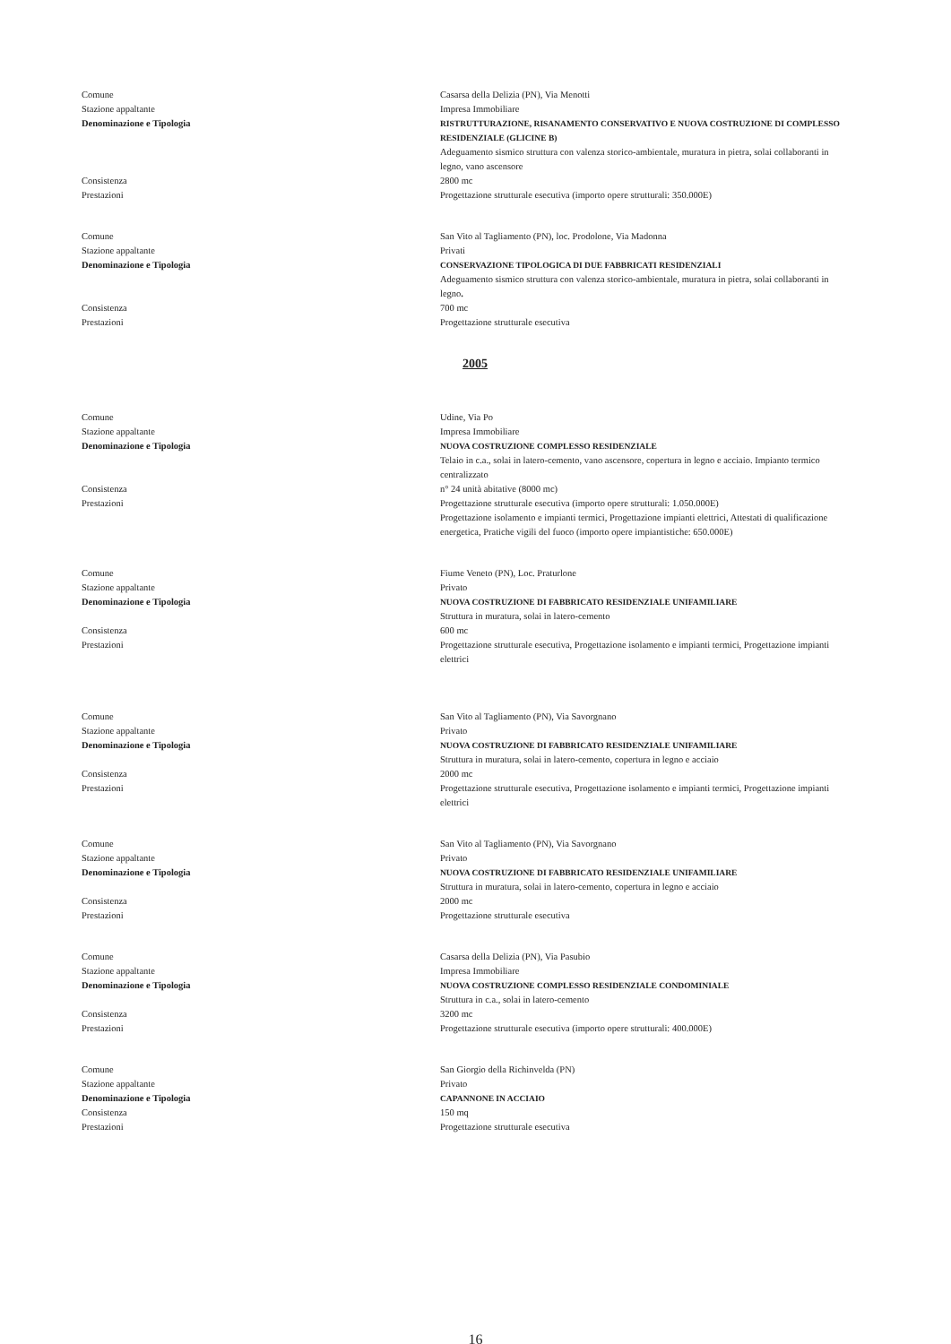Comune Casarsa della Delizia (PN), Via Menotti
Stazione appaltante Impresa Immobiliare
Denominazione e Tipologia RISTRUTTURAZIONE, RISANAMENTO CONSERVATIVO E NUOVA COSTRUZIONE DI COMPLESSO RESIDENZIALE (GLICINE B)
Adeguamento sismico struttura con valenza storico-ambientale, muratura in pietra, solai collaboranti in legno, vano ascensore
Consistenza 2800 mc
Prestazioni Progettazione strutturale esecutiva (importo opere strutturali: 350.000E)
Comune San Vito al Tagliamento (PN), loc. Prodolone, Via Madonna
Stazione appaltante Privati
Denominazione e Tipologia CONSERVAZIONE TIPOLOGICA DI DUE FABBRICATI RESIDENZIALI
Adeguamento sismico struttura con valenza storico-ambientale, muratura in pietra, solai collaboranti in legno.
Consistenza 700 mc
Prestazioni Progettazione strutturale esecutiva
2005
Comune Udine, Via Po
Stazione appaltante Impresa Immobiliare
Denominazione e Tipologia NUOVA COSTRUZIONE COMPLESSO RESIDENZIALE
Telaio in c.a., solai in latero-cemento, vano ascensore, copertura in legno e acciaio. Impianto termico centralizzato
Consistenza n° 24 unità abitative (8000 mc)
Prestazioni Progettazione strutturale esecutiva (importo opere strutturali: 1.050.000E)
Progettazione isolamento e impianti termici, Progettazione impianti elettrici, Attestati di qualificazione energetica, Pratiche vigili del fuoco (importo opere impiantistiche: 650.000E)
Comune Fiume Veneto (PN), Loc. Praturlone
Stazione appaltante Privato
Denominazione e Tipologia NUOVA COSTRUZIONE DI FABBRICATO RESIDENZIALE UNIFAMILIARE
Struttura in muratura, solai in latero-cemento
Consistenza 600 mc
Prestazioni Progettazione strutturale esecutiva, Progettazione isolamento e impianti termici, Progettazione impianti elettrici
Comune San Vito al Tagliamento (PN), Via Savorgnano
Stazione appaltante Privato
Denominazione e Tipologia NUOVA COSTRUZIONE DI FABBRICATO RESIDENZIALE UNIFAMILIARE
Struttura in muratura, solai in latero-cemento, copertura in legno e acciaio
Consistenza 2000 mc
Prestazioni Progettazione strutturale esecutiva, Progettazione isolamento e impianti termici, Progettazione impianti elettrici
Comune San Vito al Tagliamento (PN), Via Savorgnano
Stazione appaltante Privato
Denominazione e Tipologia NUOVA COSTRUZIONE DI FABBRICATO RESIDENZIALE UNIFAMILIARE
Struttura in muratura, solai in latero-cemento, copertura in legno e acciaio
Consistenza 2000 mc
Prestazioni Progettazione strutturale esecutiva
Comune Casarsa della Delizia (PN), Via Pasubio
Stazione appaltante Impresa Immobiliare
Denominazione e Tipologia NUOVA COSTRUZIONE COMPLESSO RESIDENZIALE CONDOMINIALE
Struttura in c.a., solai in latero-cemento
Consistenza 3200 mc
Prestazioni Progettazione strutturale esecutiva (importo opere strutturali: 400.000E)
Comune San Giorgio della Richinvelda (PN)
Stazione appaltante Privato
Denominazione e Tipologia CAPANNONE IN ACCIAIO
Consistenza 150 mq
Prestazioni Progettazione strutturale esecutiva
16